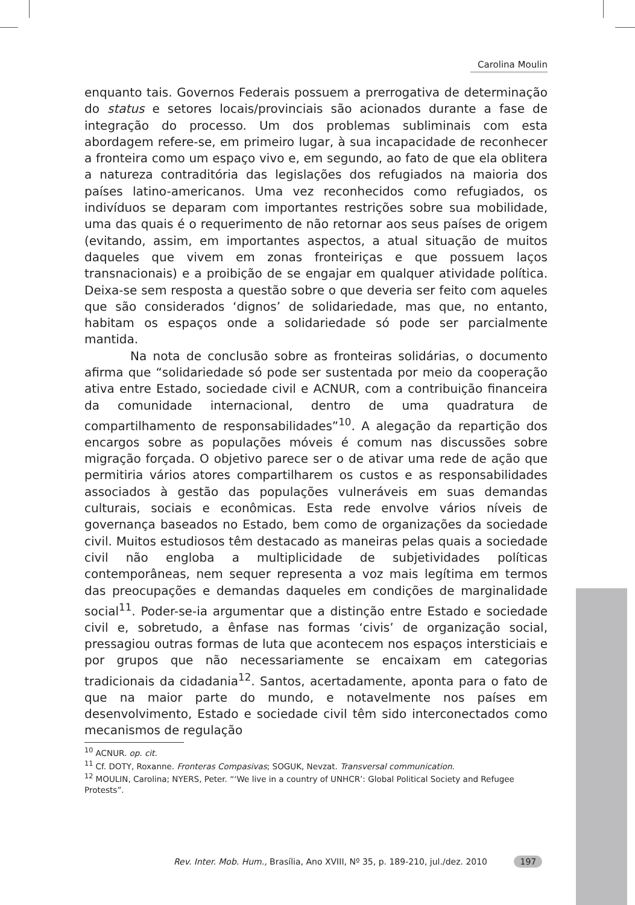Carolina Moulin
enquanto tais. Governos Federais possuem a prerrogativa de determinação do status e setores locais/provinciais são acionados durante a fase de integração do processo. Um dos problemas subliminais com esta abordagem refere-se, em primeiro lugar, à sua incapacidade de reconhecer a fronteira como um espaço vivo e, em segundo, ao fato de que ela oblitera a natureza contraditória das legislações dos refugiados na maioria dos países latino-americanos. Uma vez reconhecidos como refugiados, os indivíduos se deparam com importantes restrições sobre sua mobilidade, uma das quais é o requerimento de não retornar aos seus países de origem (evitando, assim, em importantes aspectos, a atual situação de muitos daqueles que vivem em zonas fronteiriças e que possuem laços transnacionais) e a proibição de se engajar em qualquer atividade política. Deixa-se sem resposta a questão sobre o que deveria ser feito com aqueles que são considerados ‘dignos’ de solidariedade, mas que, no entanto, habitam os espaços onde a solidariedade só pode ser parcialmente mantida.
Na nota de conclusão sobre as fronteiras solidárias, o documento afirma que “solidariedade só pode ser sustentada por meio da cooperação ativa entre Estado, sociedade civil e ACNUR, com a contribuição financeira da comunidade internacional, dentro de uma quadratura de compartilhamento de responsabilidades”<sup>10</sup>. A alegação da repartição dos encargos sobre as populações móveis é comum nas discussões sobre migração forçada. O objetivo parece ser o de ativar uma rede de ação que permitiria vários atores compartilharem os custos e as responsabilidades associados à gestão das populações vulneráveis em suas demandas culturais, sociais e econômicas. Esta rede envolve vários níveis de governança baseados no Estado, bem como de organizações da sociedade civil. Muitos estudiosos têm destacado as maneiras pelas quais a sociedade civil não engloba a multiplicidade de subjetividades políticas contemporâneas, nem sequer representa a voz mais legítima em termos das preocupações e demandas daqueles em condições de marginalidade social<sup>11</sup>. Poder-se-ia argumentar que a distinção entre Estado e sociedade civil e, sobretudo, a ênfase nas formas ‘civis’ de organização social, pressagiou outras formas de luta que acontecem nos espaços intersticiais e por grupos que não necessariamente se encaixam em categorias tradicionais da cidadania<sup>12</sup>. Santos, acertadamente, aponta para o fato de que na maior parte do mundo, e notavelmente nos países em desenvolvimento, Estado e sociedade civil têm sido interconectados como mecanismos de regulação
<sup>10</sup> ACNUR. op. cit.
<sup>11</sup> Cf. DOTY, Roxanne. Fronteras Compasivas; SOGUK, Nevzat. Transversal communication.
<sup>12</sup> MOULIN, Carolina; NYERS, Peter. “‘We live in a country of UNHCR’: Global Political Society and Refugee Protests”.
Rev. Inter. Mob. Hum., Brasília, Ano XVIII, Nº 35, p. 189-210, jul./dez. 2010 197